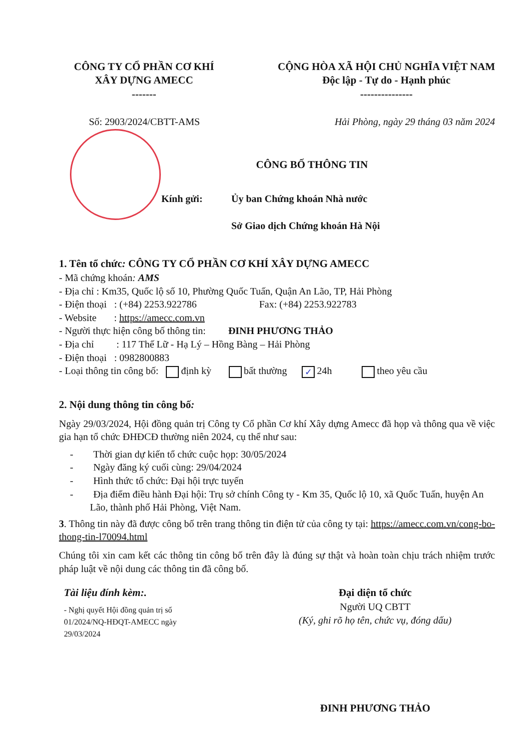CÔNG TY CỔ PHẦN CƠ KHÍ
XÂY DỰNG AMECC
-------
CỘNG HÒA XÃ HỘI CHỦ NGHĨA VIỆT NAM
Độc lập - Tự do - Hạnh phúc
---------------
Số: 2903/2024/CBTT-AMS Hải Phòng, ngày 29 tháng 03 năm 2024
CÔNG BỐ THÔNG TIN
Kính gửi: Ủy ban Chứng khoán Nhà nước
Sở Giao dịch Chứng khoán Hà Nội
1. Tên tổ chức: CÔNG TY CỔ PHẦN CƠ KHÍ XÂY DỰNG AMECC
- Mã chứng khoán: AMS
- Địa chỉ : Km35, Quốc lộ số 10, Phường Quốc Tuấn, Quận An Lão, TP, Hải Phòng
- Điện thoại : (+84) 2253.922786 Fax: (+84) 2253.922783
- Website : https://amecc.com.vn
- Người thực hiện công bố thông tin: ĐINH PHƯƠNG THẢO
- Địa chỉ : 117 Thế Lữ - Hạ Lý – Hồng Bàng – Hải Phòng
- Điện thoại : 0982800883
- Loại thông tin công bố: định kỳ bất thường ✓ 24h theo yêu cầu
2. Nội dung thông tin công bố:
Ngày 29/03/2024, Hội đồng quản trị Công ty Cổ phần Cơ khí Xây dựng Amecc đã họp và thông qua về việc gia hạn tổ chức ĐHĐCĐ thường niên 2024, cụ thể như sau:
- Thời gian dự kiến tổ chức cuộc họp: 30/05/2024
- Ngày đăng ký cuối cùng: 29/04/2024
- Hình thức tổ chức: Đại hội trực tuyến
- Địa điểm điều hành Đại hội: Trụ sở chính Công ty - Km 35, Quốc lộ 10, xã Quốc Tuấn, huyện An Lão, thành phố Hải Phòng, Việt Nam.
3. Thông tin này đã được công bố trên trang thông tin điện tử của công ty tại: https://amecc.com.vn/cong-bo-thong-tin-l70094.html
Chúng tôi xin cam kết các thông tin công bố trên đây là đúng sự thật và hoàn toàn chịu trách nhiệm trước pháp luật về nội dung các thông tin đã công bố.
Tài liệu đính kèm:.
- Nghị quyết Hội đồng quản trị số 01/2024/NQ-HĐQT-AMECC ngày 29/03/2024
Đại diện tổ chức
Người UQ CBTT
(Ký, ghi rõ họ tên, chức vụ, đóng dấu)
ĐINH PHƯƠNG THẢO